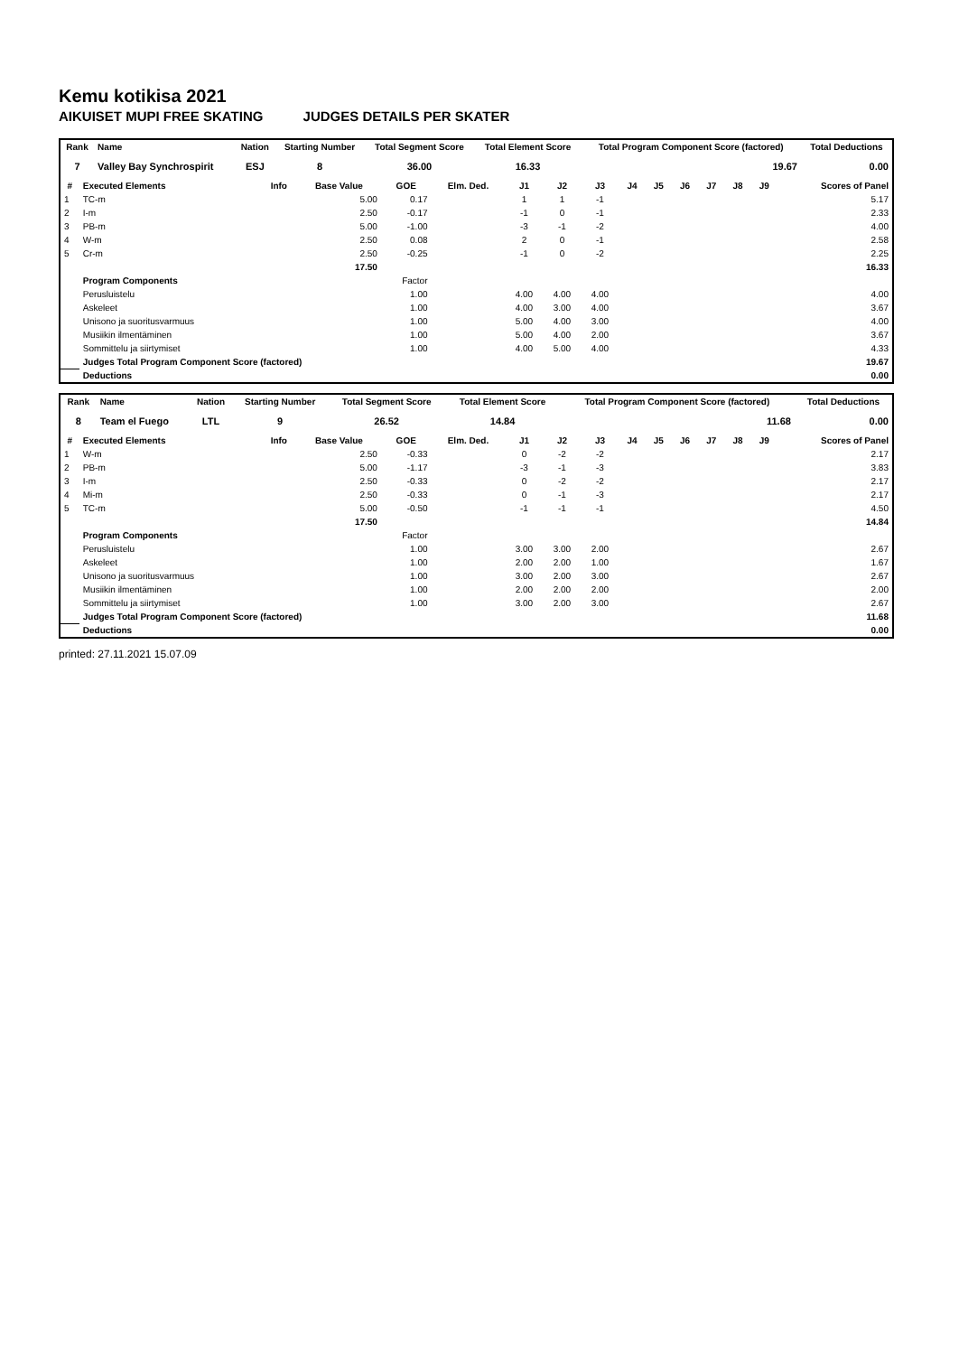Kemu kotikisa 2021
AIKUISET MUPI FREE SKATING JUDGES DETAILS PER SKATER
| Rank | Name | Nation | Starting Number | Total Segment Score | Total Element Score | Total Program Component Score (factored) | Total Deductions |
| --- | --- | --- | --- | --- | --- | --- | --- |
| 7 | Valley Bay Synchrospirit | ESJ | 8 | 36.00 | 16.33 | 19.67 | 0.00 |
| # | Executed Elements | Info | Base Value | GOE | Elm. Ded. | J1 | J2 | J3 | J4 | J5 | J6 | J7 | J8 | J9 | Scores of Panel |
| --- | --- | --- | --- | --- | --- | --- | --- | --- | --- | --- | --- | --- | --- | --- | --- |
| 1 | TC-m | | 5.00 | 0.17 | | 1 | 1 | -1 | | | | | | | 5.17 |
| 2 | I-m | | 2.50 | -0.17 | | -1 | 0 | -1 | | | | | | | 2.33 |
| 3 | PB-m | | 5.00 | -1.00 | | -3 | -1 | -2 | | | | | | | 4.00 |
| 4 | W-m | | 2.50 | 0.08 | | 2 | 0 | -1 | | | | | | | 2.58 |
| 5 | Cr-m | | 2.50 | -0.25 | | -1 | 0 | -2 | | | | | | | 2.25 |
| | | | 17.50 | | | | | | | | | | | | 16.33 |
| | Program Components | | | Factor | | | | | | | | | | | |
| | Perusluistelu | | | 1.00 | | 4.00 | 4.00 | 4.00 | | | | | | | 4.00 |
| | Askeleet | | | 1.00 | | 4.00 | 3.00 | 4.00 | | | | | | | 3.67 |
| | Unisono ja suoritusvarmuus | | | 1.00 | | 5.00 | 4.00 | 3.00 | | | | | | | 4.00 |
| | Musiikin ilmentäminen | | | 1.00 | | 5.00 | 4.00 | 2.00 | | | | | | | 3.67 |
| | Sommittelu ja siirtymiset | | | 1.00 | | 4.00 | 5.00 | 4.00 | | | | | | | 4.33 |
| | Judges Total Program Component Score (factored) | | | | | | | | | | | | | | 19.67 |
| | Deductions | | | | | | | | | | | | | | 0.00 |
| Rank | Name | Nation | Starting Number | Total Segment Score | Total Element Score | Total Program Component Score (factored) | Total Deductions |
| --- | --- | --- | --- | --- | --- | --- | --- |
| 8 | Team el Fuego | LTL | 9 | 26.52 | 14.84 | 11.68 | 0.00 |
| # | Executed Elements | Info | Base Value | GOE | Elm. Ded. | J1 | J2 | J3 | J4 | J5 | J6 | J7 | J8 | J9 | Scores of Panel |
| --- | --- | --- | --- | --- | --- | --- | --- | --- | --- | --- | --- | --- | --- | --- | --- |
| 1 | W-m | | 2.50 | -0.33 | | 0 | -2 | -2 | | | | | | | 2.17 |
| 2 | PB-m | | 5.00 | -1.17 | | -3 | -1 | -3 | | | | | | | 3.83 |
| 3 | I-m | | 2.50 | -0.33 | | 0 | -2 | -2 | | | | | | | 2.17 |
| 4 | Mi-m | | 2.50 | -0.33 | | 0 | -1 | -3 | | | | | | | 2.17 |
| 5 | TC-m | | 5.00 | -0.50 | | -1 | -1 | -1 | | | | | | | 4.50 |
| | | | 17.50 | | | | | | | | | | | | 14.84 |
| | Program Components | | | Factor | | | | | | | | | | | |
| | Perusluistelu | | | 1.00 | | 3.00 | 3.00 | 2.00 | | | | | | | 2.67 |
| | Askeleet | | | 1.00 | | 2.00 | 2.00 | 1.00 | | | | | | | 1.67 |
| | Unisono ja suoritusvarmuus | | | 1.00 | | 3.00 | 2.00 | 3.00 | | | | | | | 2.67 |
| | Musiikin ilmentäminen | | | 1.00 | | 2.00 | 2.00 | 2.00 | | | | | | | 2.00 |
| | Sommittelu ja siirtymiset | | | 1.00 | | 3.00 | 2.00 | 3.00 | | | | | | | 2.67 |
| | Judges Total Program Component Score (factored) | | | | | | | | | | | | | | 11.68 |
| | Deductions | | | | | | | | | | | | | | 0.00 |
printed: 27.11.2021 15.07.09